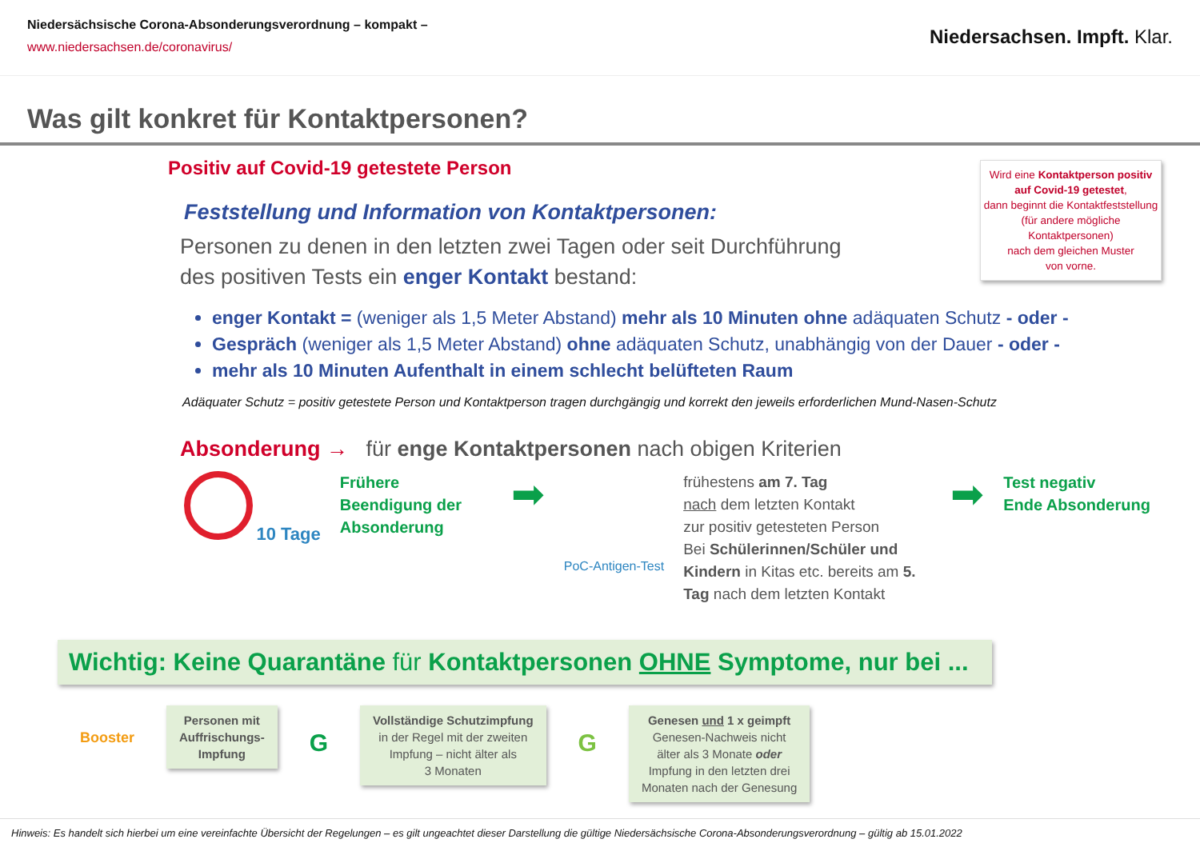Niedersächsische Corona-Absonderungsverordnung – kompakt –
www.niedersachsen.de/coronavirus/
Niedersachsen. Impft. Klar.
Was gilt konkret für Kontaktpersonen?
Wird eine Kontaktperson positiv auf Covid-19 getestet,
dann beginnt die Kontaktfeststellung
(für andere mögliche Kontaktpersonen)
nach dem gleichen Muster
von vorne.
Positiv auf Covid-19 getestete Person
Feststellung und Information von Kontaktpersonen:
Personen zu denen in den letzten zwei Tagen oder seit Durchführung
des positiven Tests ein enger Kontakt bestand:
enger Kontakt = (weniger als 1,5 Meter Abstand) mehr als 10 Minuten ohne adäquaten Schutz - oder -
Gespräch (weniger als 1,5 Meter Abstand) ohne adäquaten Schutz, unabhängig von der Dauer - oder -
mehr als 10 Minuten Aufenthalt in einem schlecht belüfteten Raum
Adäquater Schutz = positiv getestete Person und Kontaktperson tragen durchgängig und korrekt den jeweils erforderlichen Mund-Nasen-Schutz
Absonderung → für enge Kontaktpersonen nach obigen Kriterien
10 Tage
Frühere Beendigung der Absonderung
➡
PoC-Antigen-Test
frühestens am 7. Tag
nach dem letzten Kontakt
zur positiv getesteten Person
Bei Schülerinnen/Schüler und Kindern in Kitas etc. bereits am 5. Tag nach dem letzten Kontakt
➡
Test negativ
Ende Absonderung
Wichtig: Keine Quarantäne für Kontaktpersonen OHNE Symptome, nur bei ...
Booster
Personen mit
Auffrischungs-
Impfung
G
Vollständige Schutzimpfung
in der Regel mit der zweiten
Impfung – nicht älter als
3 Monaten
G
Genesen und 1 x geimpft
Genesen-Nachweis nicht
älter als 3 Monate oder
Impfung in den letzten drei
Monaten nach der Genesung
Hinweis: Es handelt sich hierbei um eine vereinfachte Übersicht der Regelungen – es gilt ungeachtet dieser Darstellung die gültige Niedersächsische Corona-Absonderungsverordnung – gültig ab 15.01.2022